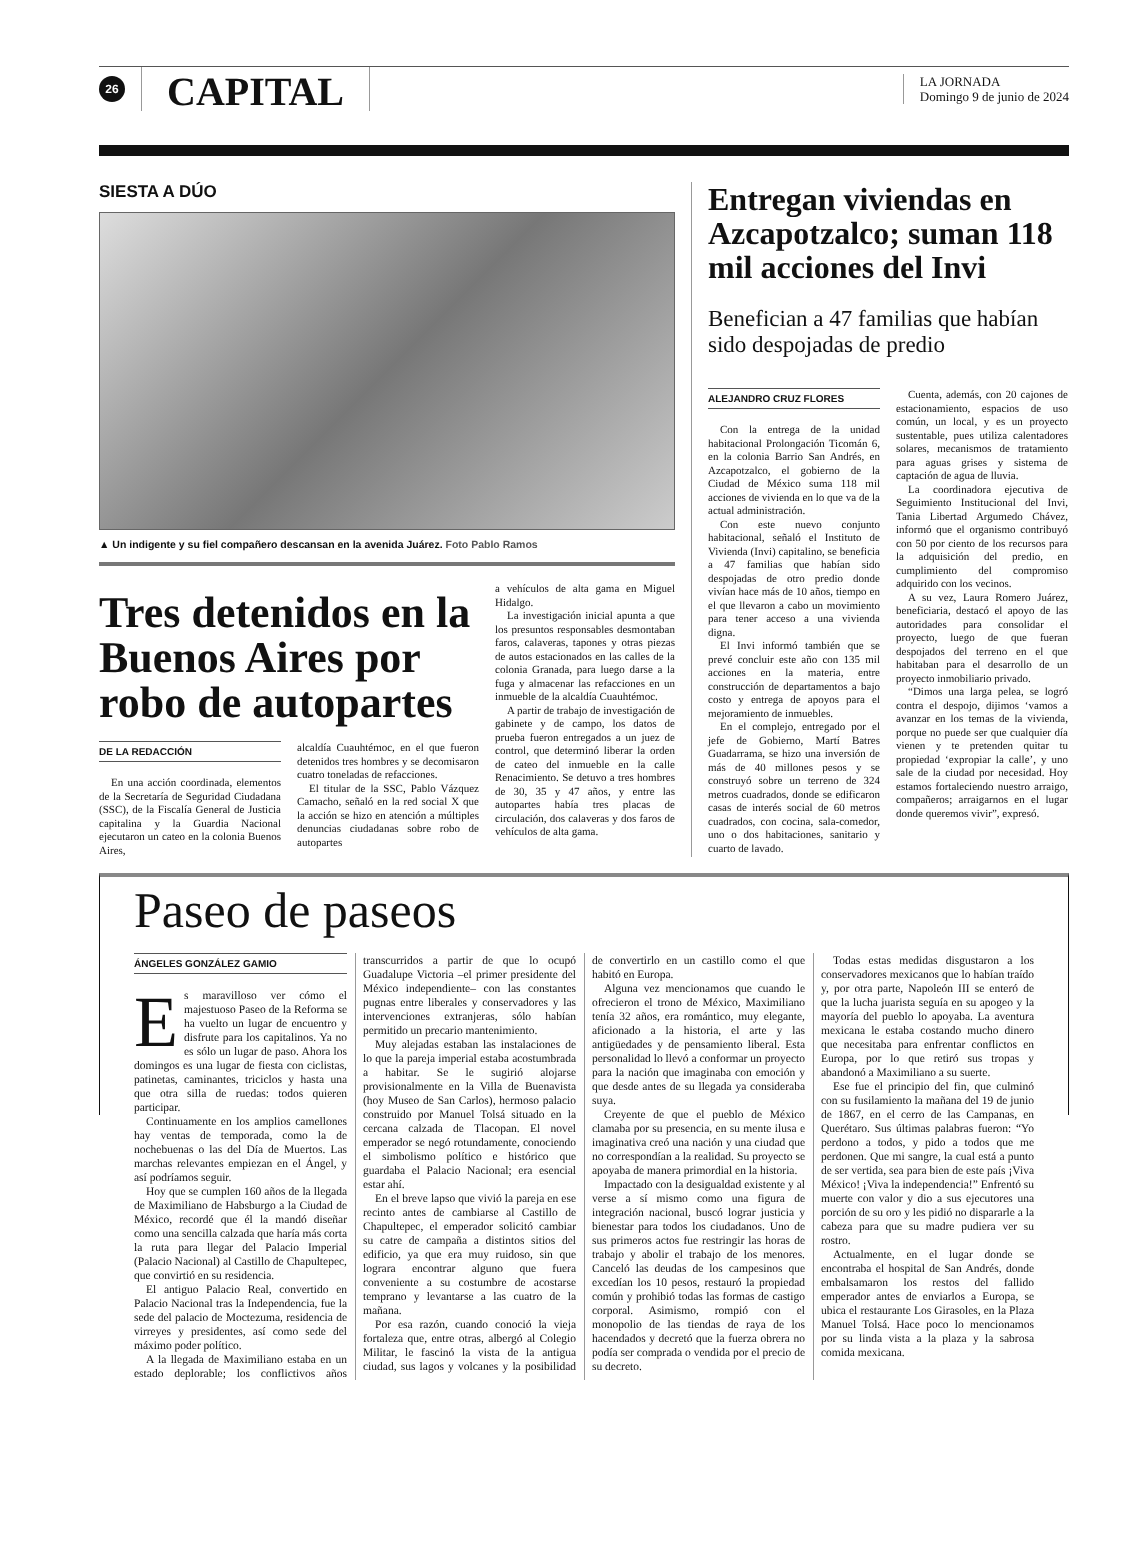26
CAPITAL
LA JORNADA
Domingo 9 de junio de 2024
SIESTA A DÚO
▲ Un indigente y su fiel compañero descansan en la avenida Juárez. Foto Pablo Ramos
Tres detenidos en la Buenos Aires por robo de autopartes
DE LA REDACCIÓN
En una acción coordinada, elementos de la Secretaría de Seguridad Ciudadana (SSC), de la Fiscalía General de Justicia capitalina y la Guardia Nacional ejecutaron un cateo en la colonia Buenos Aires,
alcaldía Cuauhtémoc, en el que fueron detenidos tres hombres y se decomisaron cuatro toneladas de refacciones.
El titular de la SSC, Pablo Vázquez Camacho, señaló en la red social X que la acción se hizo en atención a múltiples denuncias ciudadanas sobre robo de autopartes
a vehículos de alta gama en Miguel Hidalgo.
La investigación inicial apunta a que los presuntos responsables desmontaban faros, calaveras, tapones y otras piezas de autos estacionados en las calles de la colonia Granada, para luego darse a la fuga y almacenar las refacciones en un inmueble de la alcaldía Cuauhtémoc.
A partir de trabajo de investigación de gabinete y de campo, los datos de prueba fueron entregados a un juez de control, que determinó liberar la orden de cateo del inmueble en la calle Renacimiento. Se detuvo a tres hombres de 30, 35 y 47 años, y entre las autopartes había tres placas de circulación, dos calaveras y dos faros de vehículos de alta gama.
Entregan viviendas en Azcapotzalco; suman 118 mil acciones del Invi
Benefician a 47 familias que habían sido despojadas de predio
ALEJANDRO CRUZ FLORES
Con la entrega de la unidad habitacional Prolongación Ticomán 6, en la colonia Barrio San Andrés, en Azcapotzalco, el gobierno de la Ciudad de México suma 118 mil acciones de vivienda en lo que va de la actual administración.
Con este nuevo conjunto habitacional, señaló el Instituto de Vivienda (Invi) capitalino, se beneficia a 47 familias que habían sido despojadas de otro predio donde vivían hace más de 10 años, tiempo en el que llevaron a cabo un movimiento para tener acceso a una vivienda digna.
El Invi informó también que se prevé concluir este año con 135 mil acciones en la materia, entre construcción de departamentos a bajo costo y entrega de apoyos para el mejoramiento de inmuebles.
En el complejo, entregado por el jefe de Gobierno, Martí Batres Guadarrama, se hizo una inversión de más de 40 millones pesos y se construyó sobre un terreno de 324 metros cuadrados, donde se edificaron casas de interés social de 60 metros cuadrados, con cocina, sala-comedor, uno o dos habitaciones, sanitario y cuarto de lavado.
Cuenta, además, con 20 cajones de estacionamiento, espacios de uso común, un local, y es un proyecto sustentable, pues utiliza calentadores solares, mecanismos de tratamiento para aguas grises y sistema de captación de agua de lluvia.
La coordinadora ejecutiva de Seguimiento Institucional del Invi, Tania Libertad Argumedo Chávez, informó que el organismo contribuyó con 50 por ciento de los recursos para la adquisición del predio, en cumplimiento del compromiso adquirido con los vecinos.
A su vez, Laura Romero Juárez, beneficiaria, destacó el apoyo de las autoridades para consolidar el proyecto, luego de que fueran despojados del terreno en el que habitaban para el desarrollo de un proyecto inmobiliario privado.
“Dimos una larga pelea, se logró contra el despojo, dijimos ‘vamos a avanzar en los temas de la vivienda, porque no puede ser que cualquier día vienen y te pretenden quitar tu propiedad ‘expropiar la calle’, y uno sale de la ciudad por necesidad. Hoy estamos fortaleciendo nuestro arraigo, compañeros; arraigarnos en el lugar donde queremos vivir”, expresó.
Paseo de paseos
ÁNGELES GONZÁLEZ GAMIO
Es maravilloso ver cómo el majestuoso Paseo de la Reforma se ha vuelto un lugar de encuentro y disfrute para los capitalinos. Ya no es sólo un lugar de paso. Ahora los domingos es una lugar de fiesta con ciclistas, patinetas, caminantes, triciclos y hasta una que otra silla de ruedas: todos quieren participar.
Continuamente en los amplios camellones hay ventas de temporada, como la de nochebuenas o las del Día de Muertos. Las marchas relevantes empiezan en el Ángel, y así podríamos seguir.
Hoy que se cumplen 160 años de la llegada de Maximiliano de Habsburgo a la Ciudad de México, recordé que él la mandó diseñar como una sencilla calzada que haría más corta la ruta para llegar del Palacio Imperial (Palacio Nacional) al Castillo de Chapultepec, que convirtió en su residencia.
El antiguo Palacio Real, convertido en Palacio Nacional tras la Independencia, fue la sede del palacio de Moctezuma, residencia de virreyes y presidentes, así como sede del máximo poder político.
A la llegada de Maximiliano estaba en un estado deplorable; los conflictivos años transcurridos a partir de que lo ocupó Guadalupe Victoria –el primer presidente del México independiente– con las constantes pugnas entre liberales y conservadores y las intervenciones extranjeras, sólo habían permitido un precario mantenimiento.
Muy alejadas estaban las instalaciones de lo que la pareja imperial estaba acostumbrada a habitar. Se le sugirió alojarse provisionalmente en la Villa de Buenavista (hoy Museo de San Carlos), hermoso palacio construido por Manuel Tolsá situado en la cercana calzada de Tlacopan. El novel emperador se negó rotundamente, conociendo el simbolismo político e histórico que guardaba el Palacio Nacional; era esencial estar ahí.
En el breve lapso que vivió la pareja en ese recinto antes de cambiarse al Castillo de Chapultepec, el emperador solicitó cambiar su catre de campaña a distintos sitios del edificio, ya que era muy ruidoso, sin que lograra encontrar alguno que fuera conveniente a su costumbre de acostarse temprano y levantarse a las cuatro de la mañana.
Por esa razón, cuando conoció la vieja fortaleza que, entre otras, albergó al Colegio Militar, le fascinó la vista de la antigua ciudad, sus lagos y volcanes y la posibilidad de convertirlo en un castillo como el que habitó en Europa.
Alguna vez mencionamos que cuando le ofrecieron el trono de México, Maximiliano tenía 32 años, era romántico, muy elegante, aficionado a la historia, el arte y las antigüedades y de pensamiento liberal. Esta personalidad lo llevó a conformar un proyecto para la nación que imaginaba con emoción y que desde antes de su llegada ya consideraba suya.
Creyente de que el pueblo de México clamaba por su presencia, en su mente ilusa e imaginativa creó una nación y una ciudad que no correspondían a la realidad. Su proyecto se apoyaba de manera primordial en la historia.
Impactado con la desigualdad existente y al verse a sí mismo como una figura de integración nacional, buscó lograr justicia y bienestar para todos los ciudadanos. Uno de sus primeros actos fue restringir las horas de trabajo y abolir el trabajo de los menores. Canceló las deudas de los campesinos que excedían los 10 pesos, restauró la propiedad común y prohibió todas las formas de castigo corporal. Asimismo, rompió con el monopolio de las tiendas de raya de los hacendados y decretó que la fuerza obrera no podía ser comprada o vendida por el precio de su decreto.
Todas estas medidas disgustaron a los conservadores mexicanos que lo habían traído y, por otra parte, Napoleón III se enteró de que la lucha juarista seguía en su apogeo y la mayoría del pueblo lo apoyaba. La aventura mexicana le estaba costando mucho dinero que necesitaba para enfrentar conflictos en Europa, por lo que retiró sus tropas y abandonó a Maximiliano a su suerte.
Ese fue el principio del fin, que culminó con su fusilamiento la mañana del 19 de junio de 1867, en el cerro de las Campanas, en Querétaro. Sus últimas palabras fueron: “Yo perdono a todos, y pido a todos que me perdonen. Que mi sangre, la cual está a punto de ser vertida, sea para bien de este país ¡Viva México! ¡Viva la independencia!” Enfrentó su muerte con valor y dio a sus ejecutores una porción de su oro y les pidió no dispararle a la cabeza para que su madre pudiera ver su rostro.
Actualmente, en el lugar donde se encontraba el hospital de San Andrés, donde embalsamaron los restos del fallido emperador antes de enviarlos a Europa, se ubica el restaurante Los Girasoles, en la Plaza Manuel Tolsá. Hace poco lo mencionamos por su linda vista a la plaza y la sabrosa comida mexicana.